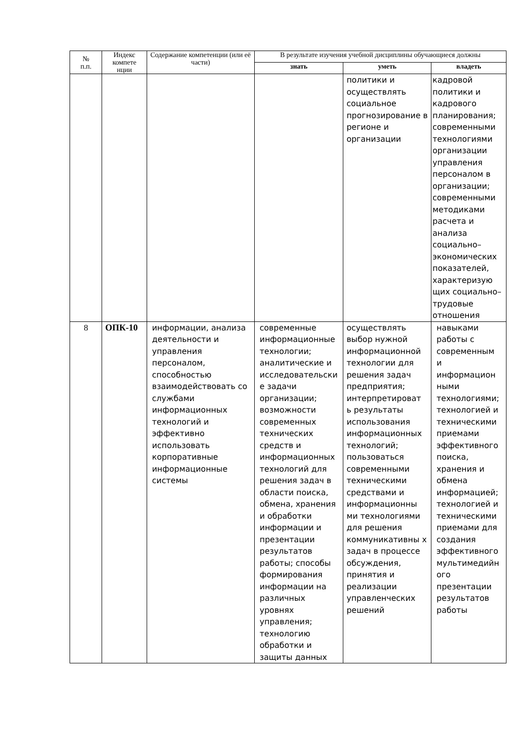| № п.п. | Индекс компете нции | Содержание компетенции (или её части) | В результате изучения учебной дисциплины обучающиеся должны | | |
| --- | --- | --- | --- | --- | --- |
| | | | знать | уметь | владеть |
| | | | | политики и осуществлять социальное прогнозирование в регионе и организации | кадровой политики и кадрового планирования; современными технологиями организации управления персоналом в организации; современными методиками расчета и анализа социально–экономических показателей, характеризую щих социально–трудовые отношения |
| 8 | ОПК-10 | информации, анализа деятельности и управления персоналом, способностью взаимодействовать со службами информационных технологий и эффективно использовать корпоративные информационные системы | современные информационные технологии; аналитические и исследовательски е задачи организации; возможности современных технических средств и информационных технологий для решения задач в области поиска, обмена, хранения и обработки информации и презентации результатов работы; способы формирования информации на различных уровнях управления; технологию обработки и защиты данных | осуществлять выбор нужной информационной технологии для решения задач предприятия; интерпретироват ь результаты использования информационных технологий; пользоваться современными техническими средствами и информационны ми технологиями для решения коммуникативны х задач в процессе обсуждения, принятия и реализации управленческих решений | навыками работы с современным и информацион ными технологиями; технологией и техническими приемами эффективного поиска, хранения и обмена информацией; технологией и техническими приемами для создания эффективного мультимедийн ого презентации результатов работы |